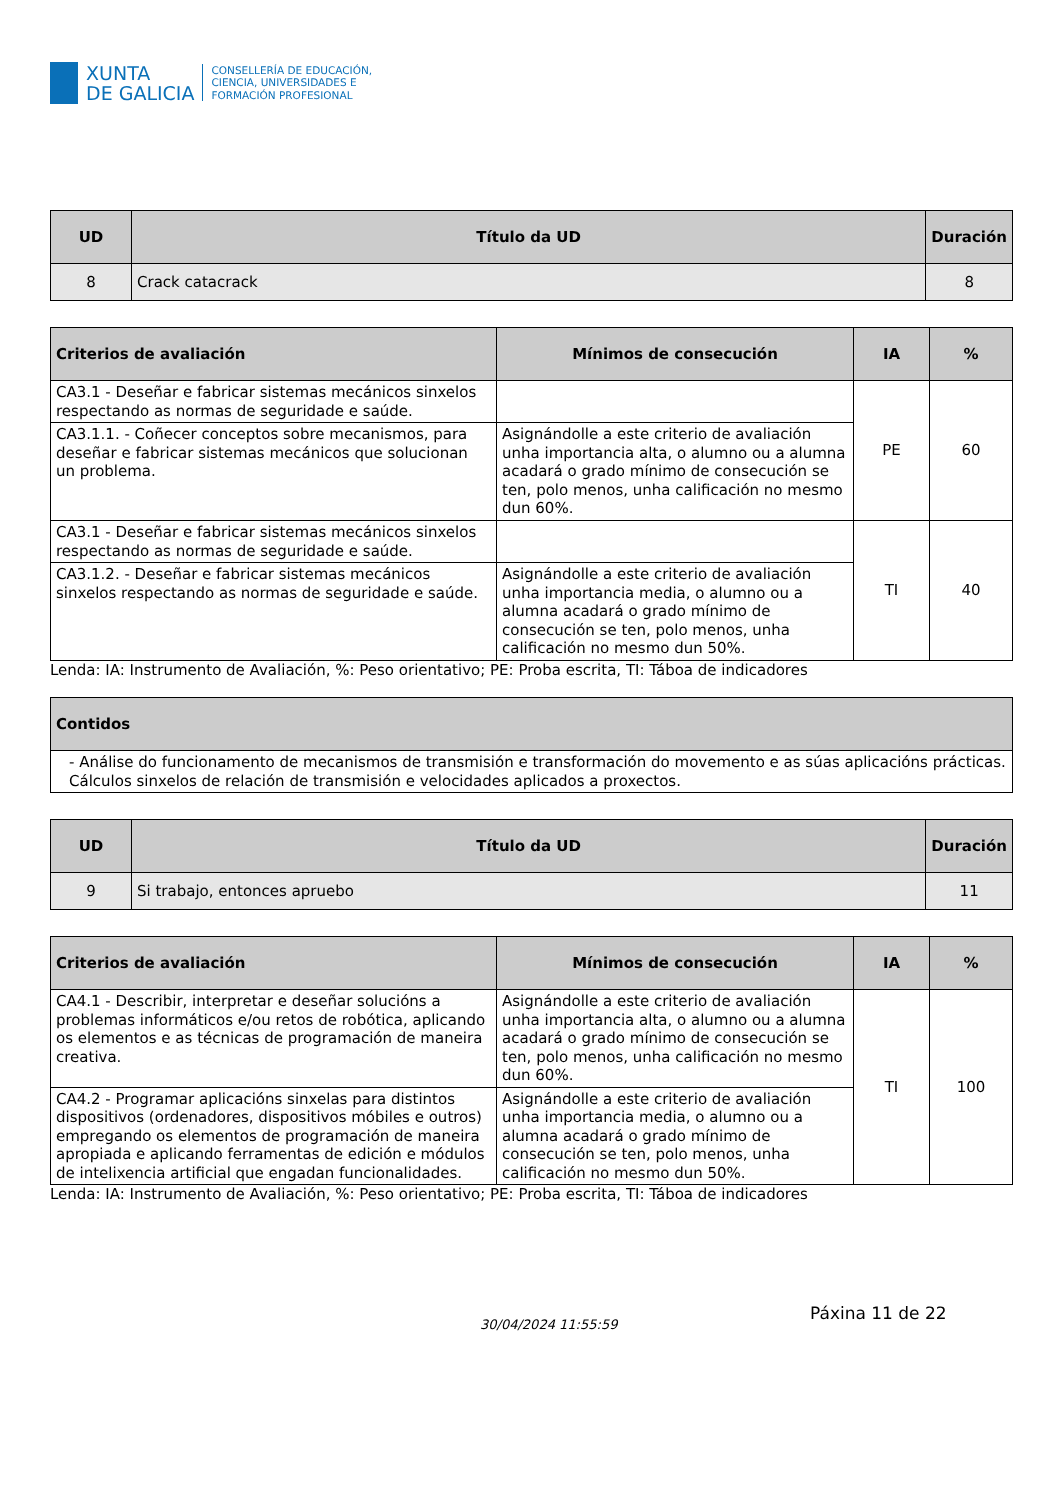XUNTA
DE GALICIA
CONSELLERÍA DE EDUCACIÓN,
CIENCIA, UNIVERSIDADES E
FORMACIÓN PROFESIONAL
| UD | Título da UD | Duración |
| --- | --- | --- |
| 8 | Crack catacrack | 8 |
| Criterios de avaliación | Mínimos de consecución | IA | % |
| --- | --- | --- | --- |
| CA3.1 - Deseñar e fabricar sistemas mecánicos sinxelos respectando as normas de seguridade e saúde. | | PE | 60 |
| CA3.1.1. - Coñecer conceptos sobre mecanismos, para deseñar e fabricar sistemas mecánicos que solucionan un problema. | Asignándolle a este criterio de avaliación unha importancia alta, o alumno ou a alumna acadará o grado mínimo de consecución se ten, polo menos, unha calificación no mesmo dun 60%. | | |
| CA3.1 - Deseñar e fabricar sistemas mecánicos sinxelos respectando as normas de seguridade e saúde. | | TI | 40 |
| CA3.1.2. - Deseñar e fabricar sistemas mecánicos sinxelos respectando as normas de seguridade e saúde. | Asignándolle a este criterio de avaliación unha importancia media, o alumno ou a alumna acadará o grado mínimo de consecución se ten, polo menos, unha calificación no mesmo dun 50%. | | |
Lenda: IA: Instrumento de Avaliación, %: Peso orientativo; PE: Proba escrita, TI: Táboa de indicadores
| Contidos |
| --- |
| - Análise do funcionamento de mecanismos de transmisión e transformación do movemento e as súas aplicacións prácticas. Cálculos sinxelos de relación de transmisión e velocidades aplicados a proxectos. |
| UD | Título da UD | Duración |
| --- | --- | --- |
| 9 | Si trabajo, entonces apruebo | 11 |
| Criterios de avaliación | Mínimos de consecución | IA | % |
| --- | --- | --- | --- |
| CA4.1 - Describir, interpretar e deseñar solucións a problemas informáticos e/ou retos de robótica, aplicando os elementos e as técnicas de programación de maneira creativa. | Asignándolle a este criterio de avaliación unha importancia alta, o alumno ou a alumna acadará o grado mínimo de consecución se ten, polo menos, unha calificación no mesmo dun 60%. | TI | 100 |
| CA4.2 - Programar aplicacións sinxelas para distintos dispositivos (ordenadores, dispositivos móbiles e outros) empregando os elementos de programación de maneira apropiada e aplicando ferramentas de edición e módulos de intelixencia artificial que engadan funcionalidades. | Asignándolle a este criterio de avaliación unha importancia media, o alumno ou a alumna acadará o grado mínimo de consecución se ten, polo menos, unha calificación no mesmo dun 50%. | | |
Lenda: IA: Instrumento de Avaliación, %: Peso orientativo; PE: Proba escrita, TI: Táboa de indicadores
30/04/2024 11:55:59
Páxina 11 de 22